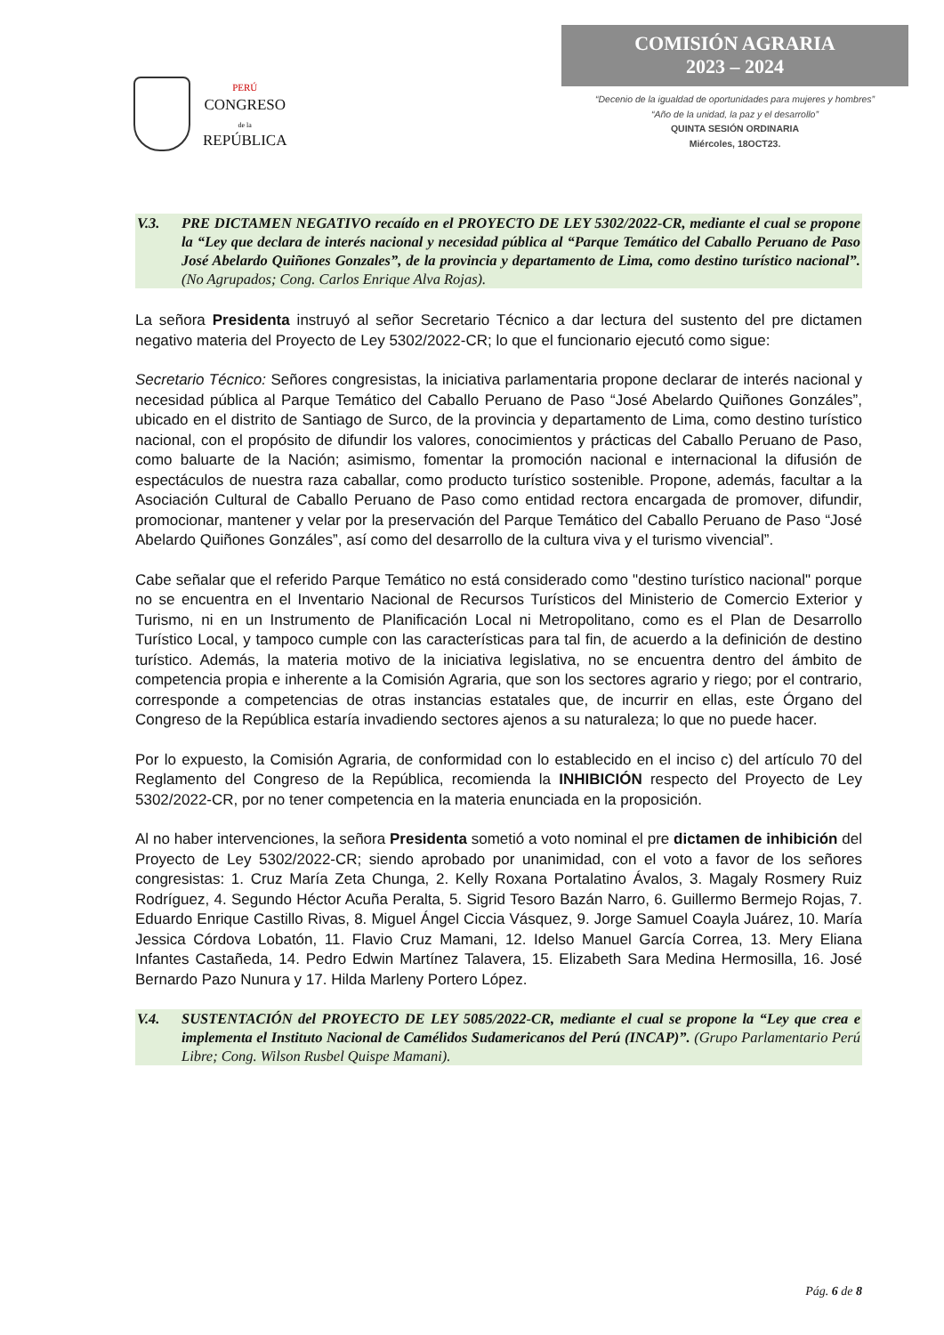PERÚ
CONGRESO
de la
REPÚBLICA
COMISIÓN AGRARIA
2023 – 2024
“Decenio de la igualdad de oportunidades para mujeres y hombres”
“Año de la unidad, la paz y el desarrollo”
QUINTA SESIÓN ORDINARIA
Miércoles, 18OCT23.
V.3. PRE DICTAMEN NEGATIVO recaído en el PROYECTO DE LEY 5302/2022-CR, mediante el cual se propone la “Ley que declara de interés nacional y necesidad pública al “Parque Temático del Caballo Peruano de Paso José Abelardo Quiñones Gonzales”, de la provincia y departamento de Lima, como destino turístico nacional”. (No Agrupados; Cong. Carlos Enrique Alva Rojas).
La señora Presidenta instruyó al señor Secretario Técnico a dar lectura del sustento del pre dictamen negativo materia del Proyecto de Ley 5302/2022-CR; lo que el funcionario ejecutó como sigue:
Secretario Técnico: Señores congresistas, la iniciativa parlamentaria propone declarar de interés nacional y necesidad pública al Parque Temático del Caballo Peruano de Paso “José Abelardo Quiñones Gonzáles”, ubicado en el distrito de Santiago de Surco, de la provincia y departamento de Lima, como destino turístico nacional, con el propósito de difundir los valores, conocimientos y prácticas del Caballo Peruano de Paso, como baluarte de la Nación; asimismo, fomentar la promoción nacional e internacional la difusión de espectáculos de nuestra raza caballar, como producto turístico sostenible. Propone, además, facultar a la Asociación Cultural de Caballo Peruano de Paso como entidad rectora encargada de promover, difundir, promocionar, mantener y velar por la preservación del Parque Temático del Caballo Peruano de Paso “José Abelardo Quiñones Gonzáles”, así como del desarrollo de la cultura viva y el turismo vivencial”.
Cabe señalar que el referido Parque Temático no está considerado como "destino turístico nacional" porque no se encuentra en el Inventario Nacional de Recursos Turísticos del Ministerio de Comercio Exterior y Turismo, ni en un Instrumento de Planificación Local ni Metropolitano, como es el Plan de Desarrollo Turístico Local, y tampoco cumple con las características para tal fin, de acuerdo a la definición de destino turístico. Además, la materia motivo de la iniciativa legislativa, no se encuentra dentro del ámbito de competencia propia e inherente a la Comisión Agraria, que son los sectores agrario y riego; por el contrario, corresponde a competencias de otras instancias estatales que, de incurrir en ellas, este Órgano del Congreso de la República estaría invadiendo sectores ajenos a su naturaleza; lo que no puede hacer.
Por lo expuesto, la Comisión Agraria, de conformidad con lo establecido en el inciso c) del artículo 70 del Reglamento del Congreso de la República, recomienda la INHIBICIÓN respecto del Proyecto de Ley 5302/2022-CR, por no tener competencia en la materia enunciada en la proposición.
Al no haber intervenciones, la señora Presidenta sometió a voto nominal el pre dictamen de inhibición del Proyecto de Ley 5302/2022-CR; siendo aprobado por unanimidad, con el voto a favor de los señores congresistas: 1. Cruz María Zeta Chunga, 2. Kelly Roxana Portalatino Ávalos, 3. Magaly Rosmery Ruiz Rodríguez, 4. Segundo Héctor Acuña Peralta, 5. Sigrid Tesoro Bazán Narro, 6. Guillermo Bermejo Rojas, 7. Eduardo Enrique Castillo Rivas, 8. Miguel Ángel Ciccia Vásquez, 9. Jorge Samuel Coayla Juárez, 10. María Jessica Córdova Lobatón, 11. Flavio Cruz Mamani, 12. Idelso Manuel García Correa, 13. Mery Eliana Infantes Castañeda, 14. Pedro Edwin Martínez Talavera, 15. Elizabeth Sara Medina Hermosilla, 16. José Bernardo Pazo Nunura y 17. Hilda Marleny Portero López.
V.4. SUSTENTACIÓN del PROYECTO DE LEY 5085/2022-CR, mediante el cual se propone la “Ley que crea e implementa el Instituto Nacional de Camélidos Sudamericanos del Perú (INCAP)”. (Grupo Parlamentario Perú Libre; Cong. Wilson Rusbel Quispe Mamani).
Pág. 6 de 8